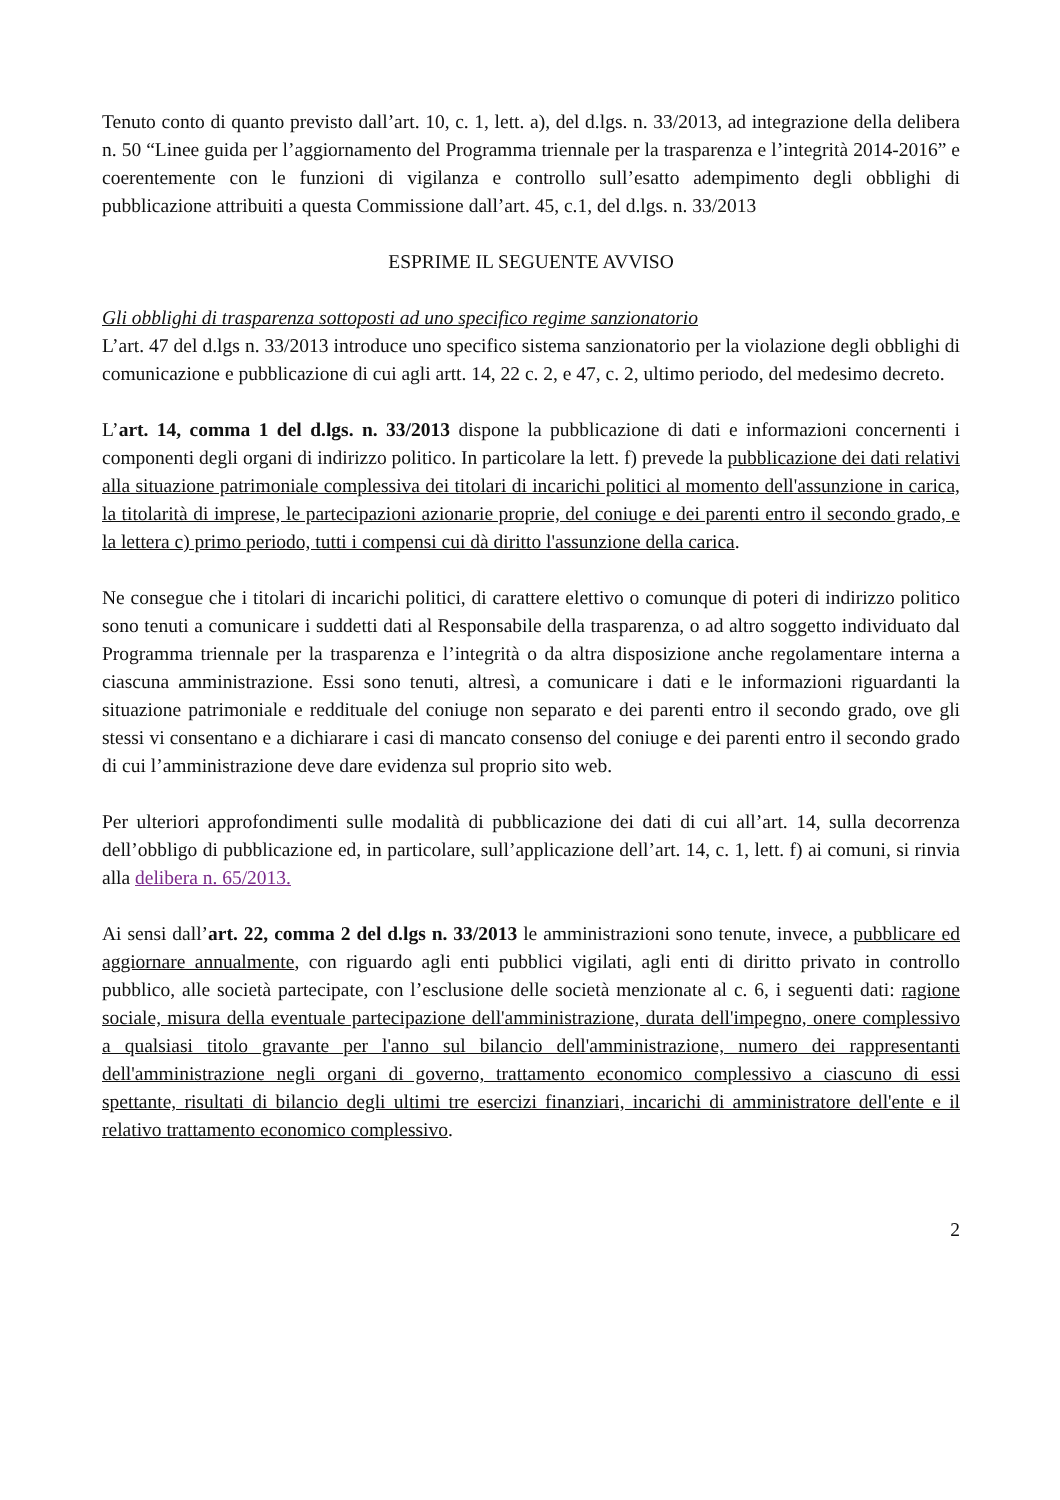Tenuto conto di quanto previsto dall’art. 10, c. 1, lett. a), del d.lgs. n. 33/2013, ad integrazione della delibera n. 50 “Linee guida per l’aggiornamento del Programma triennale per la trasparenza e l’integrità 2014-2016” e coerentemente con le funzioni di vigilanza e controllo sull’esatto adempimento degli obblighi di pubblicazione attribuiti a questa Commissione dall’art. 45, c.1, del d.lgs. n. 33/2013
ESPRIME IL SEGUENTE AVVISO
Gli obblighi di trasparenza sottoposti ad uno specifico regime sanzionatorio
L’art. 47 del d.lgs n. 33/2013 introduce uno specifico sistema sanzionatorio per la violazione degli obblighi di comunicazione e pubblicazione di cui agli artt. 14, 22 c. 2, e 47, c. 2, ultimo periodo, del medesimo decreto.
L’art. 14, comma 1 del d.lgs. n. 33/2013 dispone la pubblicazione di dati e informazioni concernenti i componenti degli organi di indirizzo politico. In particolare la lett. f) prevede la pubblicazione dei dati relativi alla situazione patrimoniale complessiva dei titolari di incarichi politici al momento dell'assunzione in carica, la titolarità di imprese, le partecipazioni azionarie proprie, del coniuge e dei parenti entro il secondo grado, e la lettera c) primo periodo, tutti i compensi cui dà diritto l'assunzione della carica.
Ne consegue che i titolari di incarichi politici, di carattere elettivo o comunque di poteri di indirizzo politico sono tenuti a comunicare i suddetti dati al Responsabile della trasparenza, o ad altro soggetto individuato dal Programma triennale per la trasparenza e l’integrità o da altra disposizione anche regolamentare interna a ciascuna amministrazione. Essi sono tenuti, altresì, a comunicare i dati e le informazioni riguardanti la situazione patrimoniale e reddituale del coniuge non separato e dei parenti entro il secondo grado, ove gli stessi vi consentano e a dichiarare i casi di mancato consenso del coniuge e dei parenti entro il secondo grado di cui l’amministrazione deve dare evidenza sul proprio sito web.
Per ulteriori approfondimenti sulle modalità di pubblicazione dei dati di cui all’art. 14, sulla decorrenza dell’obbligo di pubblicazione ed, in particolare, sull’applicazione dell’art. 14, c. 1, lett. f) ai comuni, si rinvia alla delibera n. 65/2013.
Ai sensi dall’art. 22, comma 2 del d.lgs n. 33/2013 le amministrazioni sono tenute, invece, a pubblicare ed aggiornare annualmente, con riguardo agli enti pubblici vigilati, agli enti di diritto privato in controllo pubblico, alle società partecipate, con l’esclusione delle società menzionate al c. 6, i seguenti dati: ragione sociale, misura della eventuale partecipazione dell'amministrazione, durata dell'impegno, onere complessivo a qualsiasi titolo gravante per l'anno sul bilancio dell'amministrazione, numero dei rappresentanti dell'amministrazione negli organi di governo, trattamento economico complessivo a ciascuno di essi spettante, risultati di bilancio degli ultimi tre esercizi finanziari, incarichi di amministratore dell'ente e il relativo trattamento economico complessivo.
2